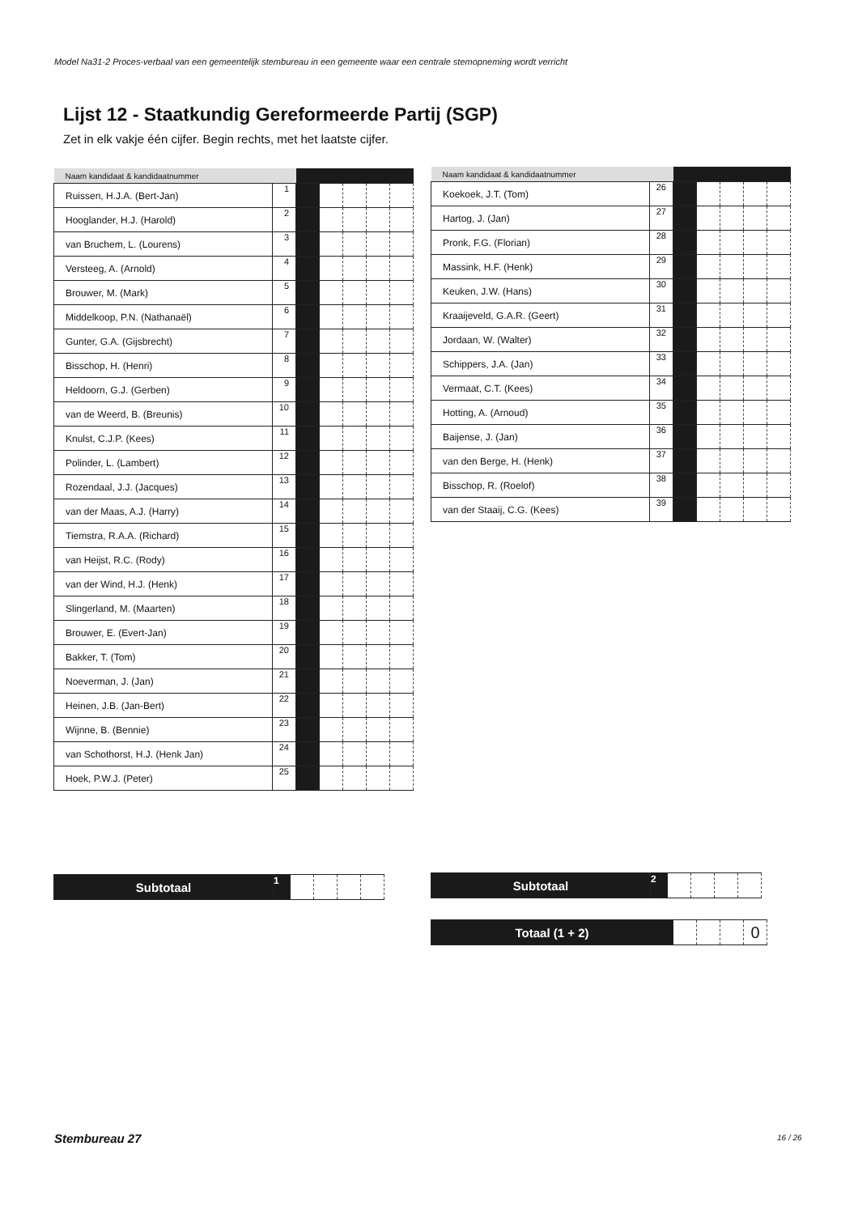Model Na31-2 Proces-verbaal van een gemeentelijk stembureau in een gemeente waar een centrale stemopneming wordt verricht
Lijst 12 - Staatkundig Gereformeerde Partij (SGP)
Zet in elk vakje één cijfer. Begin rechts, met het laatste cijfer.
| Naam kandidaat & kandidaatnummer | | | | | | |
| --- | --- | --- | --- | --- | --- | --- |
| Ruissen, H.J.A. (Bert-Jan) | 1 | | | | | |
| Hooglander, H.J. (Harold) | 2 | | | | | |
| van Bruchem, L. (Lourens) | 3 | | | | | |
| Versteeg, A. (Arnold) | 4 | | | | | |
| Brouwer, M. (Mark) | 5 | | | | | |
| Middelkoop, P.N. (Nathanaël) | 6 | | | | | |
| Gunter, G.A. (Gijsbrecht) | 7 | | | | | |
| Bisschop, H. (Henri) | 8 | | | | | |
| Heldoorn, G.J. (Gerben) | 9 | | | | | |
| van de Weerd, B. (Breunis) | 10 | | | | | |
| Knulst, C.J.P. (Kees) | 11 | | | | | |
| Polinder, L. (Lambert) | 12 | | | | | |
| Rozendaal, J.J. (Jacques) | 13 | | | | | |
| van der Maas, A.J. (Harry) | 14 | | | | | |
| Tiemstra, R.A.A. (Richard) | 15 | | | | | |
| van Heijst, R.C. (Rody) | 16 | | | | | |
| van der Wind, H.J. (Henk) | 17 | | | | | |
| Slingerland, M. (Maarten) | 18 | | | | | |
| Brouwer, E. (Evert-Jan) | 19 | | | | | |
| Bakker, T. (Tom) | 20 | | | | | |
| Noeverman, J. (Jan) | 21 | | | | | |
| Heinen, J.B. (Jan-Bert) | 22 | | | | | |
| Wijnne, B. (Bennie) | 23 | | | | | |
| van Schothorst, H.J. (Henk Jan) | 24 | | | | | |
| Hoek, P.W.J. (Peter) | 25 | | | | | |
| Naam kandidaat & kandidaatnummer | | | | | | |
| --- | --- | --- | --- | --- | --- | --- |
| Koekoek, J.T. (Tom) | 26 | | | | | |
| Hartog, J. (Jan) | 27 | | | | | |
| Pronk, F.G. (Florian) | 28 | | | | | |
| Massink, H.F. (Henk) | 29 | | | | | |
| Keuken, J.W. (Hans) | 30 | | | | | |
| Kraaijeveld, G.A.R. (Geert) | 31 | | | | | |
| Jordaan, W. (Walter) | 32 | | | | | |
| Schippers, J.A. (Jan) | 33 | | | | | |
| Vermaat, C.T. (Kees) | 34 | | | | | |
| Hotting, A. (Arnoud) | 35 | | | | | |
| Baijense, J. (Jan) | 36 | | | | | |
| van den Berge, H. (Henk) | 37 | | | | | |
| Bisschop, R. (Roelof) | 38 | | | | | |
| van der Staaij, C.G. (Kees) | 39 | | | | | |
| Subtotaal | 1 | | | | |
| Subtotaal | 2 | | | | |
| Totaal (1 + 2) | | | | 0 |
Stembureau 27 16 / 26